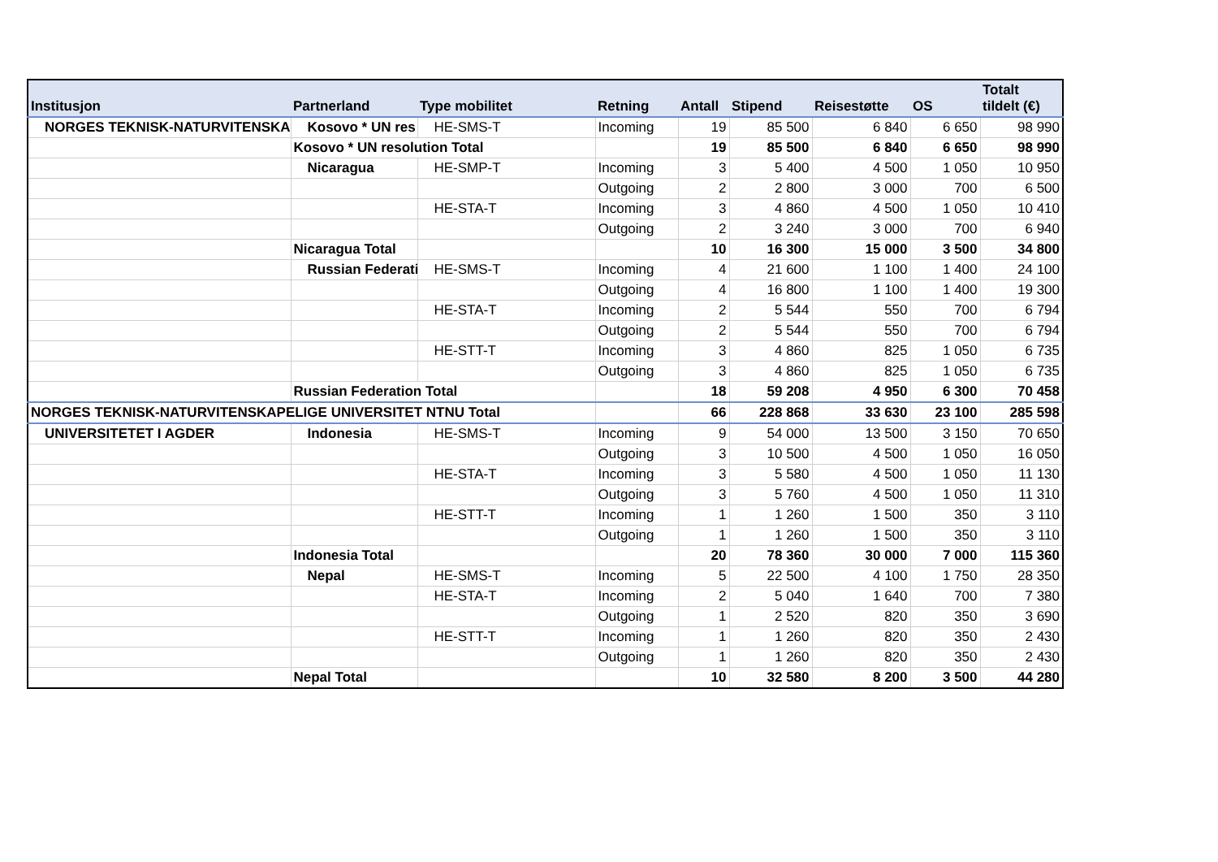| Institusjon | Partnerland | Type mobilitet | Retning | Antall | Stipend | Reisestøtte | OS | Totalt tildelt (€) |
| --- | --- | --- | --- | --- | --- | --- | --- | --- |
| NORGES TEKNISK-NATURVITENSKAPI | Kosovo * UN res | HE-SMS-T | Incoming | 19 | 85 500 | 6 840 | 6 650 | 98 990 |
| | Kosovo * UN resolution Total | | | 19 | 85 500 | 6 840 | 6 650 | 98 990 |
| | Nicaragua | HE-SMP-T | Incoming | 3 | 5 400 | 4 500 | 1 050 | 10 950 |
| | | | Outgoing | 2 | 2 800 | 3 000 | 700 | 6 500 |
| | | HE-STA-T | Incoming | 3 | 4 860 | 4 500 | 1 050 | 10 410 |
| | | | Outgoing | 2 | 3 240 | 3 000 | 700 | 6 940 |
| | Nicaragua Total | | | 10 | 16 300 | 15 000 | 3 500 | 34 800 |
| | Russian Federati | HE-SMS-T | Incoming | 4 | 21 600 | 1 100 | 1 400 | 24 100 |
| | | | Outgoing | 4 | 16 800 | 1 100 | 1 400 | 19 300 |
| | | HE-STA-T | Incoming | 2 | 5 544 | 550 | 700 | 6 794 |
| | | | Outgoing | 2 | 5 544 | 550 | 700 | 6 794 |
| | | HE-STT-T | Incoming | 3 | 4 860 | 825 | 1 050 | 6 735 |
| | | | Outgoing | 3 | 4 860 | 825 | 1 050 | 6 735 |
| | Russian Federation Total | | | 18 | 59 208 | 4 950 | 6 300 | 70 458 |
| NORGES TEKNISK-NATURVITENSKAPELIGE UNIVERSITET NTNU Total | | | | 66 | 228 868 | 33 630 | 23 100 | 285 598 |
| UNIVERSITETET I AGDER | Indonesia | HE-SMS-T | Incoming | 9 | 54 000 | 13 500 | 3 150 | 70 650 |
| | | | Outgoing | 3 | 10 500 | 4 500 | 1 050 | 16 050 |
| | | HE-STA-T | Incoming | 3 | 5 580 | 4 500 | 1 050 | 11 130 |
| | | | Outgoing | 3 | 5 760 | 4 500 | 1 050 | 11 310 |
| | | HE-STT-T | Incoming | 1 | 1 260 | 1 500 | 350 | 3 110 |
| | | | Outgoing | 1 | 1 260 | 1 500 | 350 | 3 110 |
| | Indonesia Total | | | 20 | 78 360 | 30 000 | 7 000 | 115 360 |
| | Nepal | HE-SMS-T | Incoming | 5 | 22 500 | 4 100 | 1 750 | 28 350 |
| | | HE-STA-T | Incoming | 2 | 5 040 | 1 640 | 700 | 7 380 |
| | | | Outgoing | 1 | 2 520 | 820 | 350 | 3 690 |
| | | HE-STT-T | Incoming | 1 | 1 260 | 820 | 350 | 2 430 |
| | | | Outgoing | 1 | 1 260 | 820 | 350 | 2 430 |
| | Nepal Total | | | 10 | 32 580 | 8 200 | 3 500 | 44 280 |